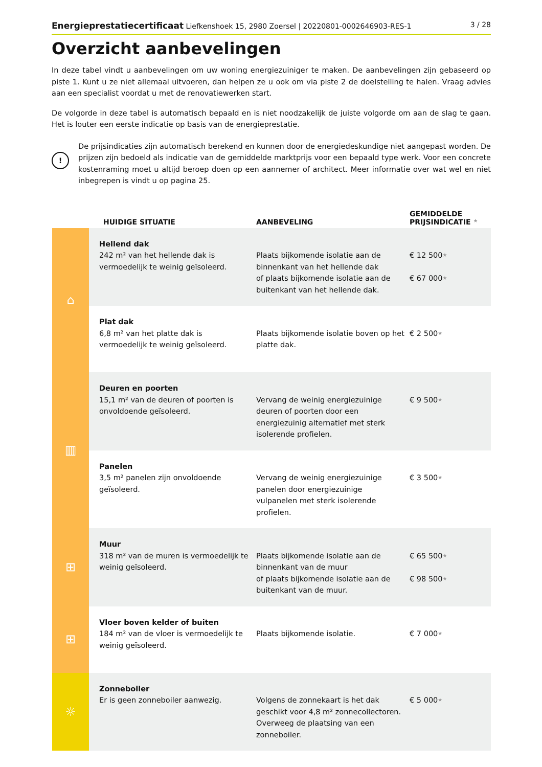Energieprestatiecertificaat Liefkenshoek 15, 2980 Zoersel | 20220801-0002646903-RES-1 3 / 28
Overzicht aanbevelingen
In deze tabel vindt u aanbevelingen om uw woning energiezuiniger te maken. De aanbevelingen zijn gebaseerd op piste 1. Kunt u ze niet allemaal uitvoeren, dan helpen ze u ook om via piste 2 de doelstelling te halen. Vraag advies aan een specialist voordat u met de renovatiewerken start.
De volgorde in deze tabel is automatisch bepaald en is niet noodzakelijk de juiste volgorde om aan de slag te gaan. Het is louter een eerste indicatie op basis van de energieprestatie.
!
De prijsindicaties zijn automatisch berekend en kunnen door de energiedeskundige niet aangepast worden. De prijzen zijn bedoeld als indicatie van de gemiddelde marktprijs voor een bepaald type werk. Voor een concrete kostenraming moet u altijd beroep doen op een aannemer of architect. Meer informatie over wat wel en niet inbegrepen is vindt u op pagina 25.
| | HUIDIGE SITUATIE | AANBEVELING | GEMIDDELDE PRIJSINDICATIE ★ |
| --- | --- | --- | --- |
| ⌂ | Hellend dak 242 m² van het hellende dak is vermoedelijk te weinig geïsoleerd. | Plaats bijkomende isolatie aan de binnenkant van het hellende dak of plaats bijkomende isolatie aan de buitenkant van het hellende dak. | € 12 500 ★ € 67 000 ★ |
| | Plat dak 6,8 m² van het platte dak is vermoedelijk te weinig geïsoleerd. | Plaats bijkomende isolatie boven op het platte dak. | € 2 500 ★ |
| ▥ | Deuren en poorten 15,1 m² van de deuren of poorten is onvoldoende geïsoleerd. | Vervang de weinig energiezuinige deuren of poorten door een energiezuinig alternatief met sterk isolerende profielen. | € 9 500 ★ |
| | Panelen 3,5 m² panelen zijn onvoldoende geïsoleerd. | Vervang de weinig energiezuinige panelen door energiezuinige vulpanelen met sterk isolerende profielen. | € 3 500 ★ |
| ⊞ | Muur 318 m² van de muren is vermoedelijk te weinig geïsoleerd. | Plaats bijkomende isolatie aan de binnenkant van de muur of plaats bijkomende isolatie aan de buitenkant van de muur. | € 65 500 ★ € 98 500 ★ |
| ⊞ | Vloer boven kelder of buiten 184 m² van de vloer is vermoedelijk te weinig geïsoleerd. | Plaats bijkomende isolatie. | € 7 000 ★ |
| ☼ | Zonneboiler Er is geen zonneboiler aanwezig. | Volgens de zonnekaart is het dak geschikt voor 4,8 m² zonnecollectoren. Overweeg de plaatsing van een zonneboiler. | € 5 000 ★ |